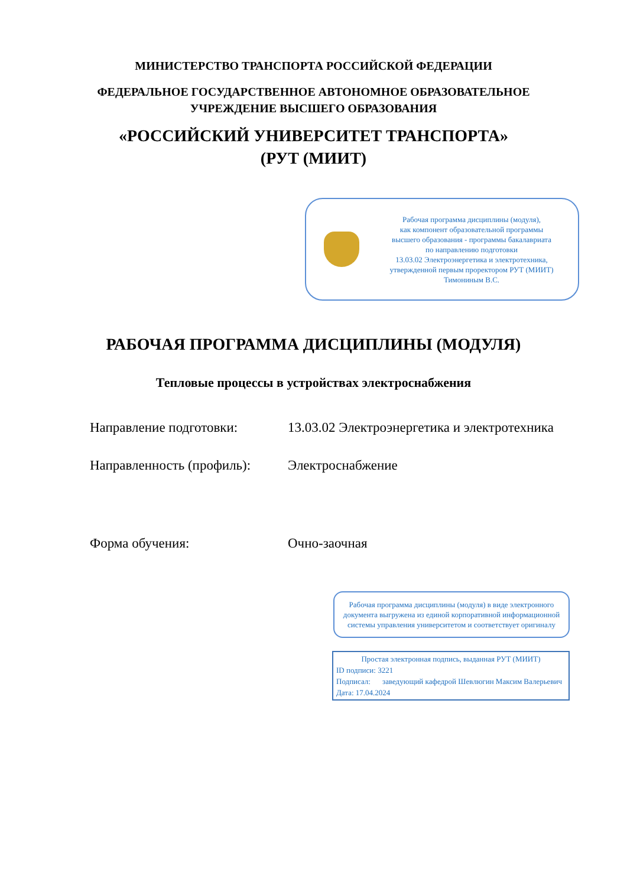МИНИСТЕРСТВО ТРАНСПОРТА РОССИЙСКОЙ ФЕДЕРАЦИИ
ФЕДЕРАЛЬНОЕ ГОСУДАРСТВЕННОЕ АВТОНОМНОЕ ОБРАЗОВАТЕЛЬНОЕ
УЧРЕЖДЕНИЕ ВЫСШЕГО ОБРАЗОВАНИЯ
«РОССИЙСКИЙ УНИВЕРСИТЕТ ТРАНСПОРТА»
(РУТ (МИИТ)
Рабочая программа дисциплины (модуля),
как компонент образовательной программы
высшего образования - программы бакалавриата
по направлению подготовки
13.03.02 Электроэнергетика и электротехника,
утвержденной первым проректором РУТ (МИИТ)
Тимониным В.С.
РАБОЧАЯ ПРОГРАММА ДИСЦИПЛИНЫ (МОДУЛЯ)
Тепловые процессы в устройствах электроснабжения
Направление подготовки: 13.03.02 Электроэнергетика и электротехника
Направленность (профиль):
Электроснабжение
Форма обучения: Очно-заочная
Рабочая программа дисциплины (модуля) в виде электронного документа выгружена из единой корпоративной информационной системы управления университетом и соответствует оригиналу
Простая электронная подпись, выданная РУТ (МИИТ)
ID подписи: 3221
Подписал: заведующий кафедрой Шевлюгин Максим Валерьевич
Дата: 17.04.2024